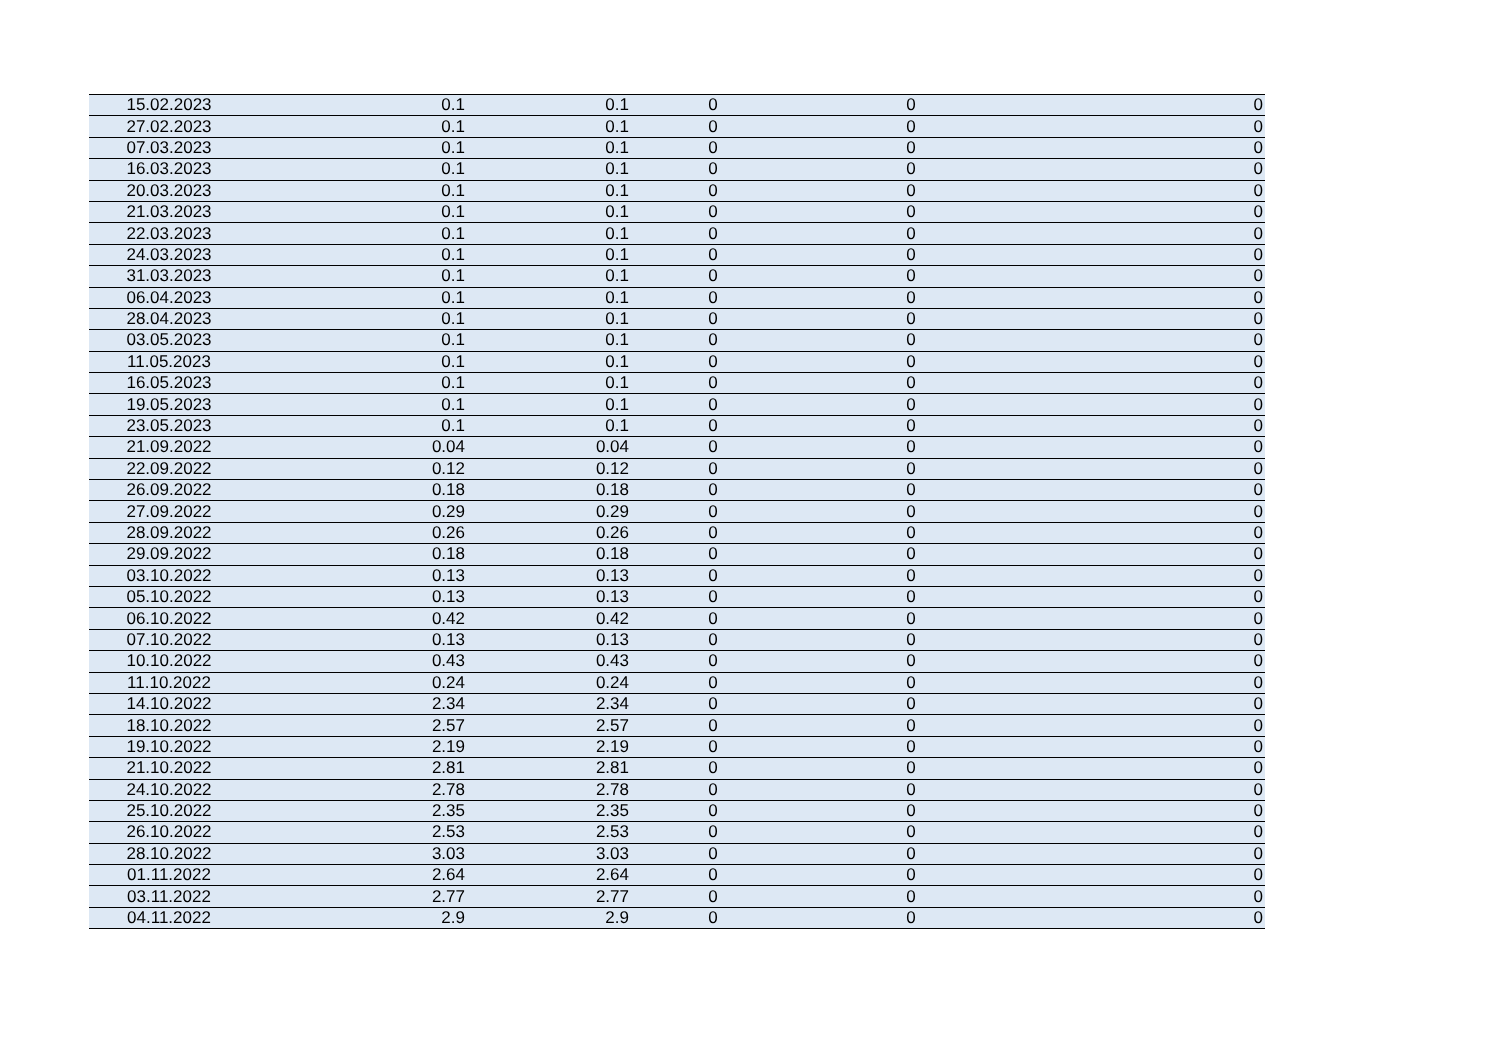| 15.02.2023 | 0.1 | 0.1 | 0 | 0 | 0 |
| 27.02.2023 | 0.1 | 0.1 | 0 | 0 | 0 |
| 07.03.2023 | 0.1 | 0.1 | 0 | 0 | 0 |
| 16.03.2023 | 0.1 | 0.1 | 0 | 0 | 0 |
| 20.03.2023 | 0.1 | 0.1 | 0 | 0 | 0 |
| 21.03.2023 | 0.1 | 0.1 | 0 | 0 | 0 |
| 22.03.2023 | 0.1 | 0.1 | 0 | 0 | 0 |
| 24.03.2023 | 0.1 | 0.1 | 0 | 0 | 0 |
| 31.03.2023 | 0.1 | 0.1 | 0 | 0 | 0 |
| 06.04.2023 | 0.1 | 0.1 | 0 | 0 | 0 |
| 28.04.2023 | 0.1 | 0.1 | 0 | 0 | 0 |
| 03.05.2023 | 0.1 | 0.1 | 0 | 0 | 0 |
| 11.05.2023 | 0.1 | 0.1 | 0 | 0 | 0 |
| 16.05.2023 | 0.1 | 0.1 | 0 | 0 | 0 |
| 19.05.2023 | 0.1 | 0.1 | 0 | 0 | 0 |
| 23.05.2023 | 0.1 | 0.1 | 0 | 0 | 0 |
| 21.09.2022 | 0.04 | 0.04 | 0 | 0 | 0 |
| 22.09.2022 | 0.12 | 0.12 | 0 | 0 | 0 |
| 26.09.2022 | 0.18 | 0.18 | 0 | 0 | 0 |
| 27.09.2022 | 0.29 | 0.29 | 0 | 0 | 0 |
| 28.09.2022 | 0.26 | 0.26 | 0 | 0 | 0 |
| 29.09.2022 | 0.18 | 0.18 | 0 | 0 | 0 |
| 03.10.2022 | 0.13 | 0.13 | 0 | 0 | 0 |
| 05.10.2022 | 0.13 | 0.13 | 0 | 0 | 0 |
| 06.10.2022 | 0.42 | 0.42 | 0 | 0 | 0 |
| 07.10.2022 | 0.13 | 0.13 | 0 | 0 | 0 |
| 10.10.2022 | 0.43 | 0.43 | 0 | 0 | 0 |
| 11.10.2022 | 0.24 | 0.24 | 0 | 0 | 0 |
| 14.10.2022 | 2.34 | 2.34 | 0 | 0 | 0 |
| 18.10.2022 | 2.57 | 2.57 | 0 | 0 | 0 |
| 19.10.2022 | 2.19 | 2.19 | 0 | 0 | 0 |
| 21.10.2022 | 2.81 | 2.81 | 0 | 0 | 0 |
| 24.10.2022 | 2.78 | 2.78 | 0 | 0 | 0 |
| 25.10.2022 | 2.35 | 2.35 | 0 | 0 | 0 |
| 26.10.2022 | 2.53 | 2.53 | 0 | 0 | 0 |
| 28.10.2022 | 3.03 | 3.03 | 0 | 0 | 0 |
| 01.11.2022 | 2.64 | 2.64 | 0 | 0 | 0 |
| 03.11.2022 | 2.77 | 2.77 | 0 | 0 | 0 |
| 04.11.2022 | 2.9 | 2.9 | 0 | 0 | 0 |